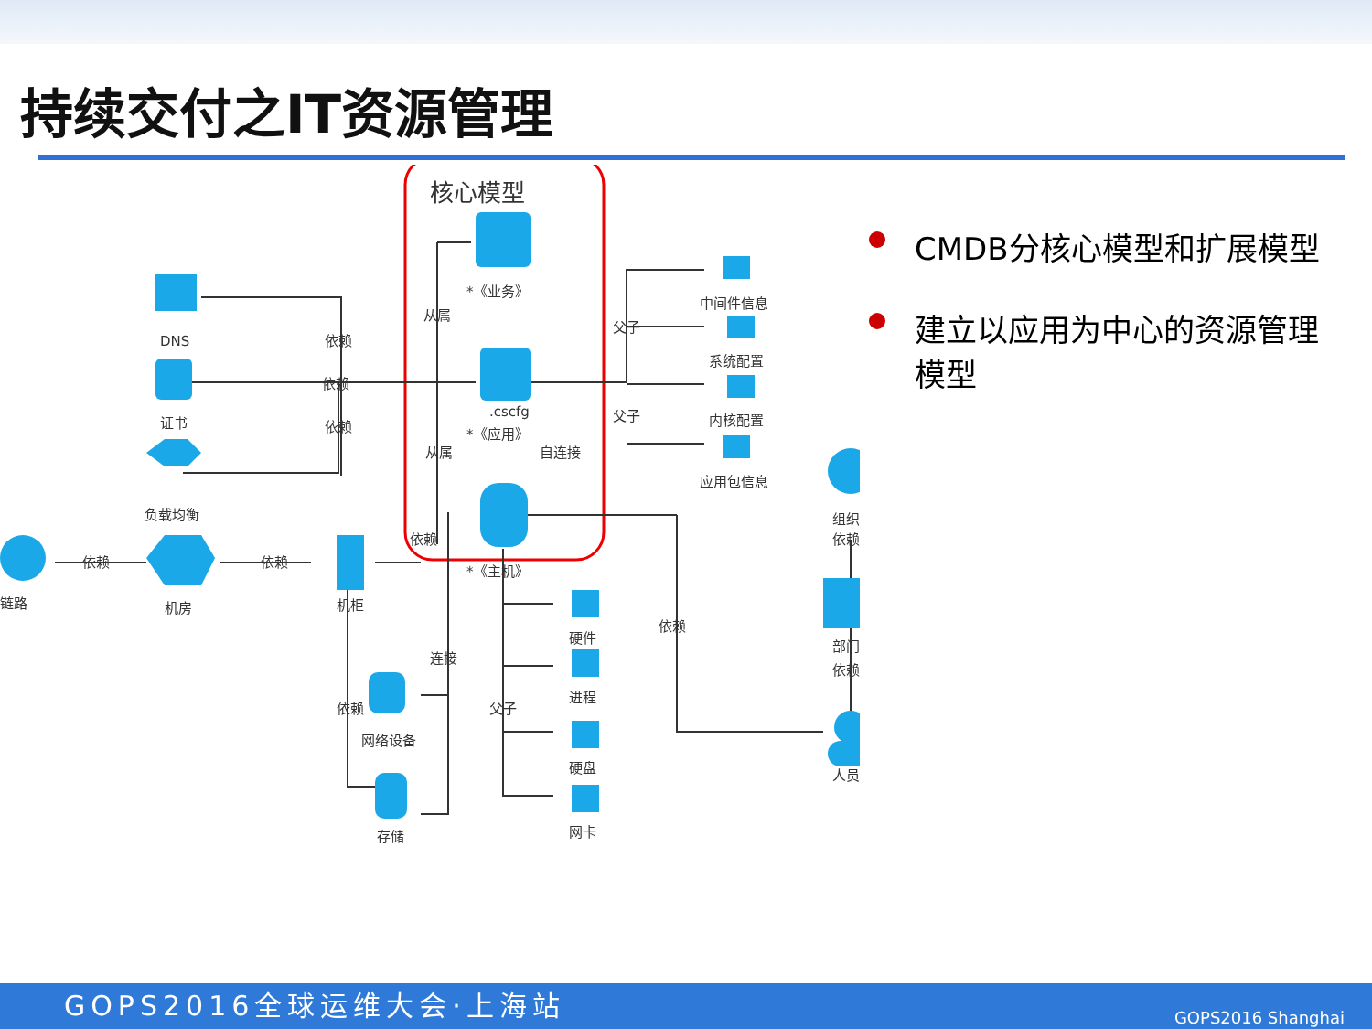持续交付之IT资源管理
核心模型
*《业务》
.cscfg
*《应用》
*《主机》
DNS
证书
负载均衡
链路
机房
机柜
网络设备
存储
硬件
进程
硬盘
网卡
中间件信息
系统配置
内核配置
应用包信息
组织
依赖
部门
依赖
人员
依赖
依赖
依赖
从属
从属
自连接
依赖
依赖
依赖
连接
依赖
父子
父子
父子
依赖
CMDB分核心模型和扩展模型
建立以应用为中心的资源管理模型
GOPS2016全球运维大会·上海站 GOPS2016 Shanghai